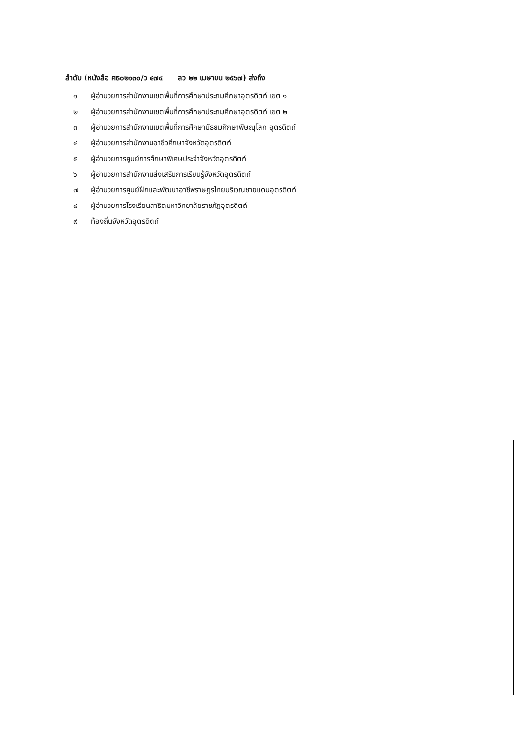ลำดับ (หนังสือ ศธ๐๒๑๓๐/ว ๔๗๔ ลว ๒๒ เมษายน ๒๕๖๗) ส่งถึง
๑ ผู้อำนวยการสำนักงานเขตพื้นที่การศึกษาประถมศึกษาอุตรดิตถ์ เขต ๑
๒ ผู้อำนวยการสำนักงานเขตพื้นที่การศึกษาประถมศึกษาอุตรดิตถ์ เขต ๒
๓ ผู้อำนวยการสำนักงานเขตพื้นที่การศึกษามัธยมศึกษาพิษณุโลก อุตรดิตถ์
๔ ผู้อำนวยการสำนักงานอาชีวศึกษาจังหวัดอุตรดิตถ์
๕ ผู้อำนวยการศูนย์การศึกษาพิเศษประจำจังหวัดอุตรดิตถ์
๖ ผู้อำนวยการสำนักงานส่งเสริมการเรียนรู้จังหวัดอุตรดิตถ์
๗ ผู้อำนวยการศูนย์ฝึกและพัฒนาอาชีพราษฎรไทยบริเวณชายแดนอุตรดิตถ์
๘ ผู้อำนวยการโรงเรียนสาธิตมหาวิทยาลัยราชภัฏอุตรดิตถ์
๙ ท้องถิ่นจังหวัดอุตรดิตถ์